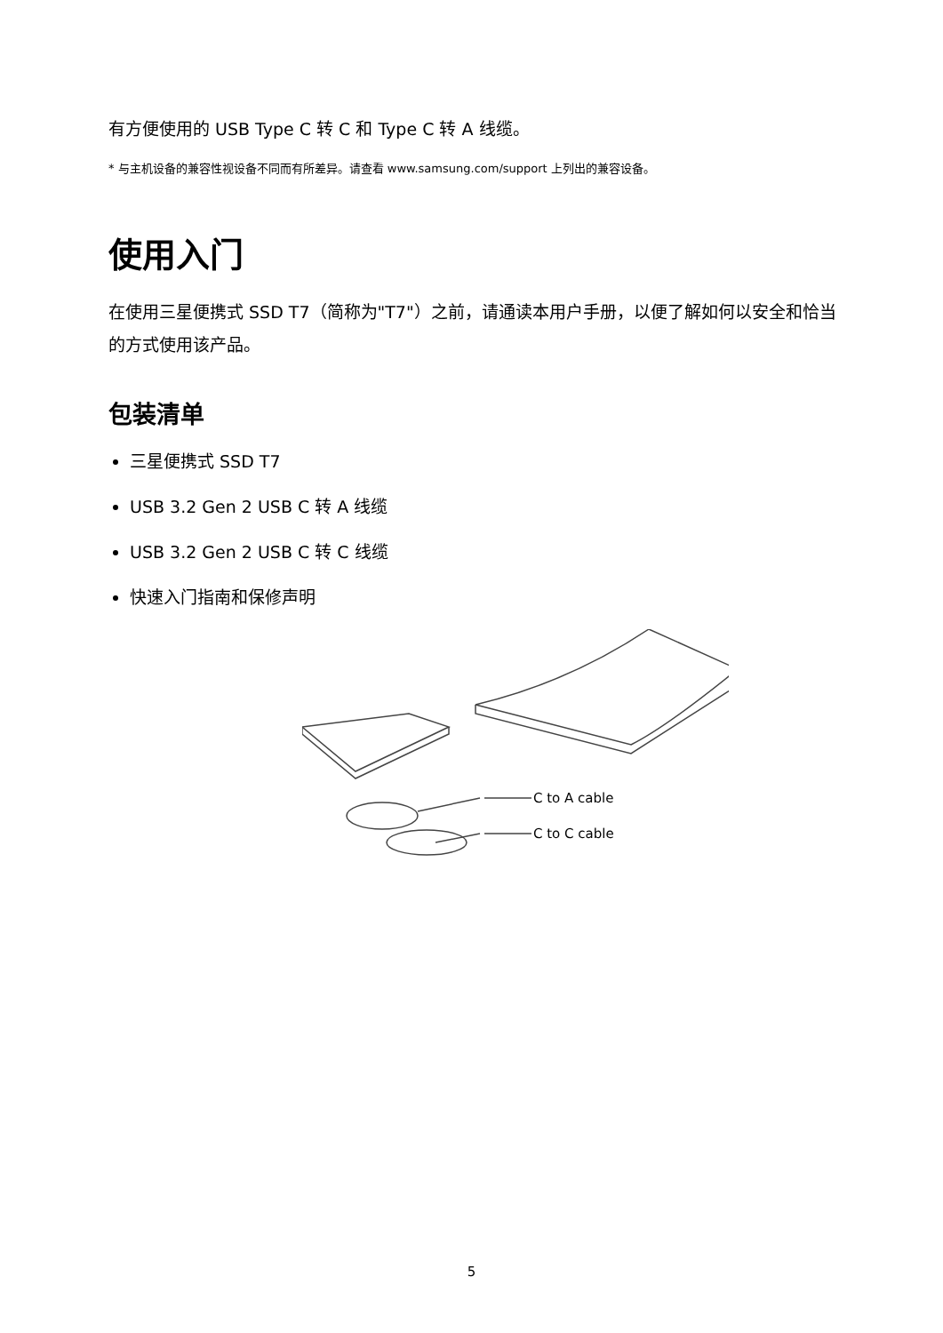有方便使用的 USB Type C 转 C 和 Type C 转 A 线缆。
* 与主机设备的兼容性视设备不同而有所差异。请查看 www.samsung.com/support 上列出的兼容设备。
使用入门
在使用三星便携式 SSD T7（简称为"T7"）之前，请通读本用户手册，以便了解如何以安全和恰当的方式使用该产品。
包装清单
三星便携式 SSD T7
USB 3.2 Gen 2 USB C 转 A 线缆
USB 3.2 Gen 2 USB C 转 C 线缆
快速入门指南和保修声明
C to A cable
C to C cable
5